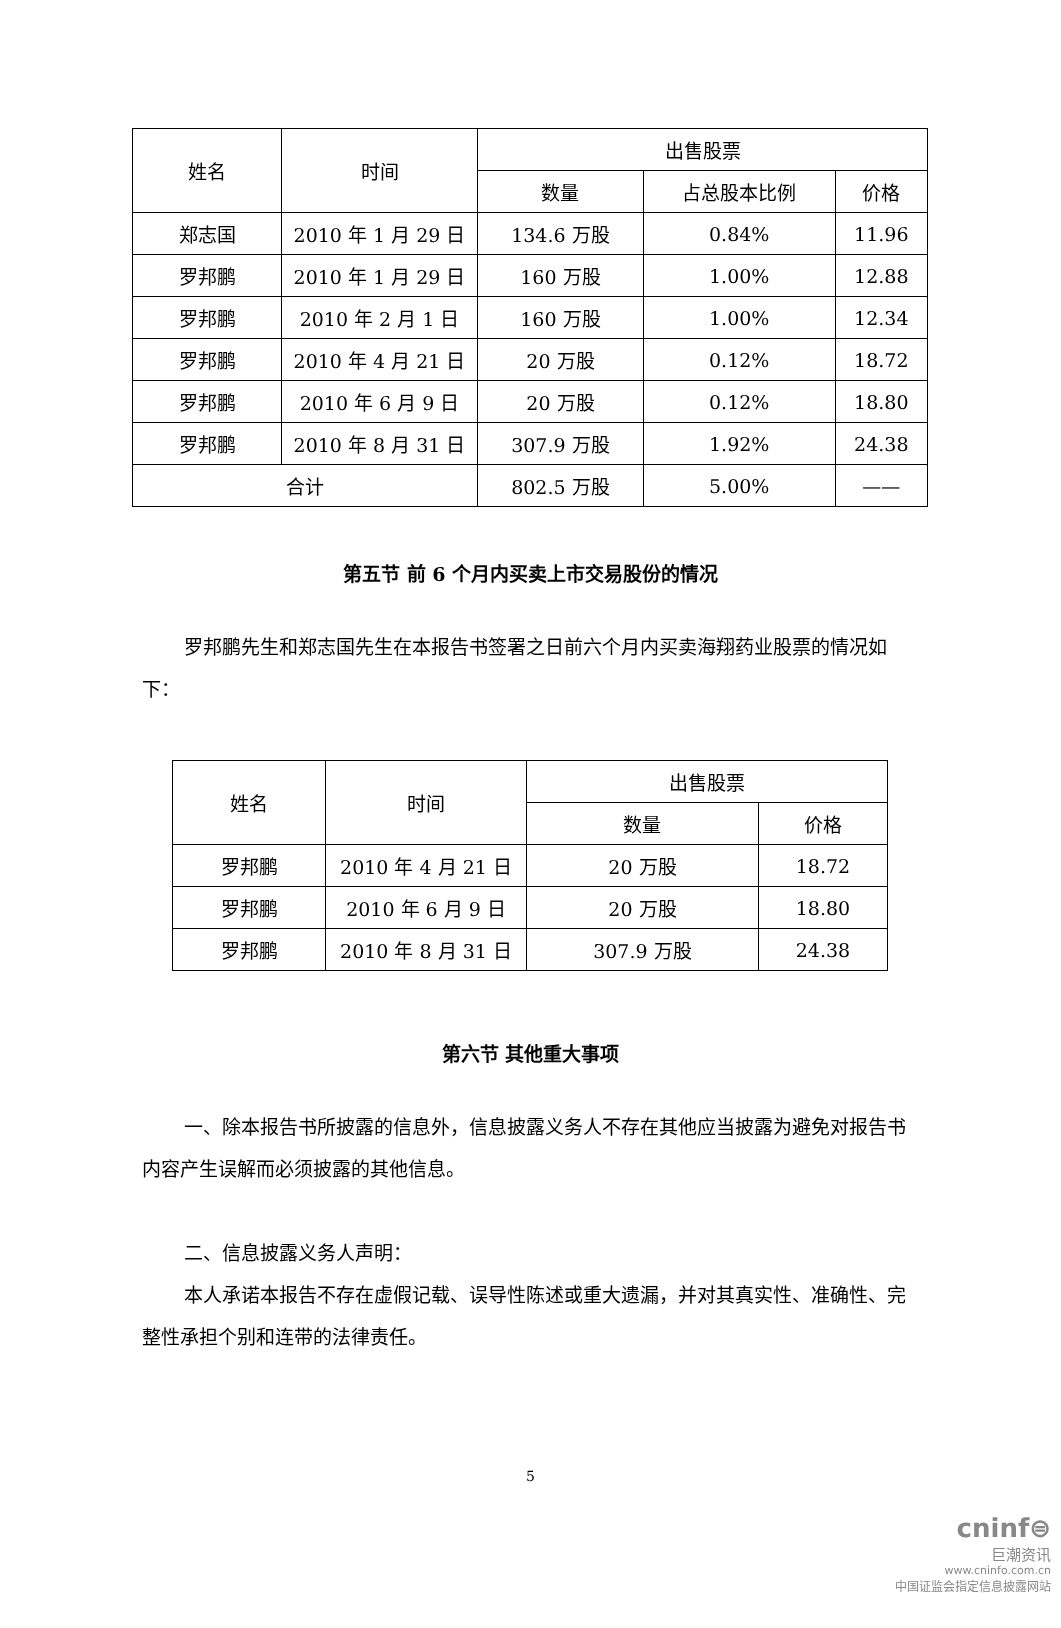| 姓名 | 时间 | 出售股票 | | |
| --- | --- | --- | --- | --- |
| | | 数量 | 占总股本比例 | 价格 |
| 郑志国 | 2010 年 1 月 29 日 | 134.6 万股 | 0.84% | 11.96 |
| 罗邦鹏 | 2010 年 1 月 29 日 | 160 万股 | 1.00% | 12.88 |
| 罗邦鹏 | 2010 年 2 月 1 日 | 160 万股 | 1.00% | 12.34 |
| 罗邦鹏 | 2010 年 4 月 21 日 | 20 万股 | 0.12% | 18.72 |
| 罗邦鹏 | 2010 年 6 月 9 日 | 20 万股 | 0.12% | 18.80 |
| 罗邦鹏 | 2010 年 8 月 31 日 | 307.9 万股 | 1.92% | 24.38 |
| 合计 | | 802.5 万股 | 5.00% | —— |
第五节 前 6 个月内买卖上市交易股份的情况
罗邦鹏先生和郑志国先生在本报告书签署之日前六个月内买卖海翔药业股票的情况如下：
| 姓名 | 时间 | 出售股票 | |
| --- | --- | --- | --- |
| | | 数量 | 价格 |
| 罗邦鹏 | 2010 年 4 月 21 日 | 20 万股 | 18.72 |
| 罗邦鹏 | 2010 年 6 月 9 日 | 20 万股 | 18.80 |
| 罗邦鹏 | 2010 年 8 月 31 日 | 307.9 万股 | 24.38 |
第六节 其他重大事项
一、除本报告书所披露的信息外，信息披露义务人不存在其他应当披露为避免对报告书内容产生误解而必须披露的其他信息。
二、信息披露义务人声明：
本人承诺本报告不存在虚假记载、误导性陈述或重大遗漏，并对其真实性、准确性、完整性承担个别和连带的法律责任。
5
cninf⊜
巨潮资讯
www.cninfo.com.cn
中国证监会指定信息披露网站